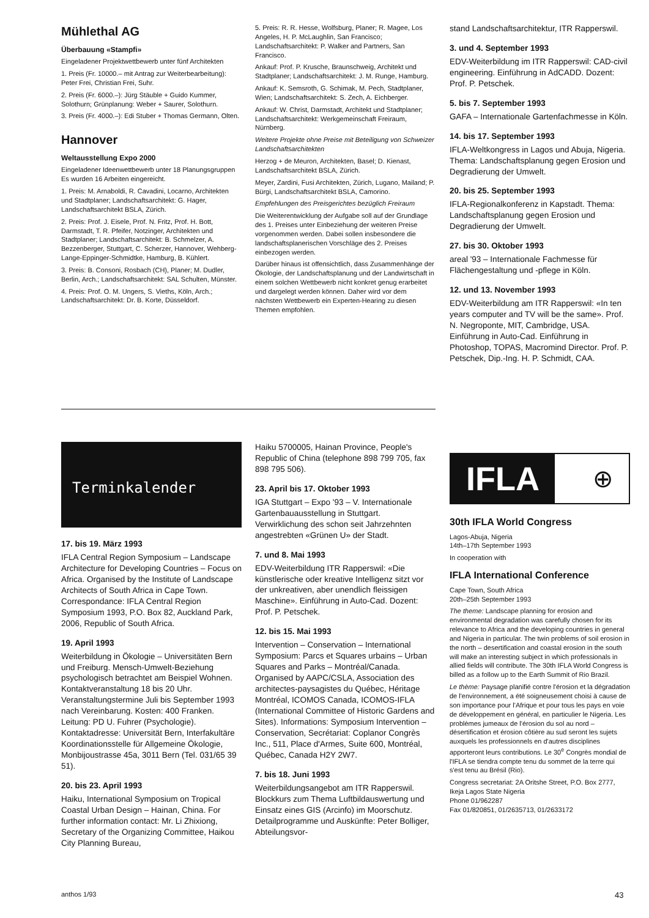Mühlethal AG
Überbauung «Stampfi»
Eingeladener Projektwettbewerb unter fünf Architekten
1. Preis (Fr. 10000.– mit Antrag zur Weiterbearbeitung): Peter Frei, Christian Frei, Suhr.
2. Preis (Fr. 6000.–): Jürg Stäuble + Guido Kummer, Solothurn; Grünplanung: Weber + Saurer, Solothurn.
3. Preis (Fr. 4000.–): Edi Stuber + Thomas Germann, Olten.
Hannover
Weltausstellung Expo 2000
Eingeladener Ideenwettbewerb unter 18 Planungsgruppen
Es wurden 16 Arbeiten eingereicht.
1. Preis: M. Arnaboldi, R. Cavadini, Locarno, Architekten und Stadtplaner; Landschaftsarchitekt: G. Hager, Landschaftsarchitekt BSLA, Zürich.
2. Preis: Prof. J. Eisele, Prof. N. Fritz, Prof. H. Bott, Darmstadt, T. R. Pfeifer, Notzinger, Architekten und Stadtplaner; Landschaftsarchitekt: B. Schmelzer, A. Bezzenberger, Stuttgart, C. Scherzer, Hannover, Wehberg-Lange-Eppinger-Schmidtke, Hamburg, B. Kühlert.
3. Preis: B. Consoni, Rosbach (CH), Planer; M. Dudler, Berlin, Arch.; Landschaftsarchitekt: SAL Schulten, Münster.
4. Preis: Prof. O. M. Ungers, S. Vieths, Köln, Arch.; Landschaftsarchitekt: Dr. B. Korte, Düsseldorf.
5. Preis: R. R. Hesse, Wolfsburg, Planer; R. Magee, Los Angeles, H. P. McLaughlin, San Francisco; Landschaftsarchitekt: P. Walker and Partners, San Francisco.
Ankauf: Prof. P. Krusche, Braunschweig, Architekt und Stadtplaner; Landschaftsarchitekt: J. M. Runge, Hamburg.
Ankauf: K. Semsroth, G. Schimak, M. Pech, Stadtplaner, Wien; Landschaftsarchitekt: S. Zech, A. Eichberger.
Ankauf: W. Christ, Darmstadt, Architekt und Stadtplaner; Landschaftsarchitekt: Werkgemeinschaft Freiraum, Nürnberg.
Weitere Projekte ohne Preise mit Beteiligung von Schweizer Landschaftsarchitekten
Herzog + de Meuron, Architekten, Basel; D. Kienast, Landschaftsarchitekt BSLA, Zürich.
Meyer, Zardini, Fusi Architekten, Zürich, Lugano, Mailand; P. Bürgi, Landschaftsarchitekt BSLA, Camorino.
Empfehlungen des Preisgerichtes bezüglich Freiraum
Die Weiterentwicklung der Aufgabe soll auf der Grundlage des 1. Preises unter Einbeziehung der weiteren Preise vorgenommen werden. Dabei sollen insbesondere die landschaftsplanerischen Vorschläge des 2. Preises einbezogen werden.
Darüber hinaus ist offensichtlich, dass Zusammenhänge der Ökologie, der Landschaftsplanung und der Landwirtschaft in einem solchen Wettbewerb nicht konkret genug erarbeitet und dargelegt werden können. Daher wird vor dem nächsten Wettbewerb ein Experten-Hearing zu diesen Themen empfohlen.
stand Landschaftsarchitektur, ITR Rapperswil.
3. und 4. September 1993
EDV-Weiterbildung im ITR Rapperswil: CAD-civil engineering. Einführung in AdCADD. Dozent: Prof. P. Petschek.
5. bis 7. September 1993
GAFA – Internationale Gartenfachmesse in Köln.
14. bis 17. September 1993
IFLA-Weltkongress in Lagos und Abuja, Nigeria. Thema: Landschaftsplanung gegen Erosion und Degradierung der Umwelt.
20. bis 25. September 1993
IFLA-Regionalkonferenz in Kapstadt. Thema: Landschaftsplanung gegen Erosion und Degradierung der Umwelt.
27. bis 30. Oktober 1993
areal '93 – Internationale Fachmesse für Flächengestaltung und -pflege in Köln.
12. und 13. November 1993
EDV-Weiterbildung am ITR Rapperswil: «In ten years computer and TV will be the same». Prof. N. Negroponte, MIT, Cambridge, USA. Einführung in Auto-Cad. Einführung in Photoshop, TOPAS, Macromind Director. Prof. P. Petschek, Dip.-Ing. H. P. Schmidt, CAA.
Terminkalender
17. bis 19. März 1993
IFLA Central Region Symposium – Landscape Architecture for Developing Countries – Focus on Africa. Organised by the Institute of Landscape Architects of South Africa in Cape Town. Correspondance: IFLA Central Region Symposium 1993, P.O. Box 82, Auckland Park, 2006, Republic of South Africa.
19. April 1993
Weiterbildung in Ökologie – Universitäten Bern und Freiburg. Mensch-Umwelt-Beziehung psychologisch betrachtet am Beispiel Wohnen. Kontaktveranstaltung 18 bis 20 Uhr. Veranstaltungstermine Juli bis September 1993 nach Vereinbarung. Kosten: 400 Franken. Leitung: PD U. Fuhrer (Psychologie). Kontaktadresse: Universität Bern, Interfakultäre Koordinationsstelle für Allgemeine Ökologie, Monbijoustrasse 45a, 3011 Bern (Tel. 031/65 39 51).
20. bis 23. April 1993
Haiku, International Symposium on Tropical Coastal Urban Design – Hainan, China. For further information contact: Mr. Li Zhixiong, Secretary of the Organizing Committee, Haikou City Planning Bureau,
Haiku 5700005, Hainan Province, People's Republic of China (telephone 898 799 705, fax 898 795 506).
23. April bis 17. Oktober 1993
IGA Stuttgart – Expo '93 – V. Internationale Gartenbauausstellung in Stuttgart. Verwirklichung des schon seit Jahrzehnten angestrebten «Grünen U» der Stadt.
7. und 8. Mai 1993
EDV-Weiterbildung ITR Rapperswil: «Die künstlerische oder kreative Intelligenz sitzt vor der unkreativen, aber unendlich fleissigen Maschine». Einführung in Auto-Cad. Dozent: Prof. P. Petschek.
12. bis 15. Mai 1993
Intervention – Conservation – International Symposium: Parcs et Squares urbains – Urban Squares and Parks – Montréal/Canada. Organised by AAPC/CSLA, Association des architectes-paysagistes du Québec, Héritage Montréal, ICOMOS Canada, ICOMOS-IFLA (International Committee of Historic Gardens and Sites). Informations: Symposium Intervention – Conservation, Secrétariat: Coplanor Congrès Inc., 511, Place d'Armes, Suite 600, Montréal, Québec, Canada H2Y 2W7.
7. bis 18. Juni 1993
Weiterbildungsangebot am ITR Rapperswil. Blockkurs zum Thema Luftbildauswertung und Einsatz eines GIS (Arcinfo) im Moorschutz. Detailprogramme und Auskünfte: Peter Bolliger, Abteilungsvor-
IFLA
⊕
30th IFLA World Congress
Lagos-Abuja, Nigeria
14th–17th September 1993
In cooperation with
IFLA International Conference
Cape Town, South Africa
20th–25th September 1993
The theme: Landscape planning for erosion and environmental degradation was carefully chosen for its relevance to Africa and the developing countries in general and Nigeria in particular. The twin problems of soil erosion in the north – desertification and coastal erosion in the south will make an interesting subject in which professionals in allied fields will contribute. The 30th IFLA World Congress is billed as a follow up to the Earth Summit of Rio Brazil.
Le thème: Paysage planifié contre l'érosion et la dégradation de l'environnement, a été soigneusement choisi à cause de son importance pour l'Afrique et pour tous les pays en voie de développement en général, en particulier le Nigeria. Les problèmes jumeaux de l'érosion du sol au nord – désertification et érosion côtière au sud seront les sujets auxquels les professionnels en d'autres disciplines apporteront leurs contributions. Le 30<sup>e</sup> Congrès mondial de l'IFLA se tiendra compte tenu du sommet de la terre qui s'est tenu au Brésil (Rio).
Congress secretariat: 2A Oritshe Street, P.O. Box 2777, Ikeja Lagos State Nigeria
Phone 01/962287
Fax 01/820851, 01/2635713, 01/2633172
anthos 1/93 43